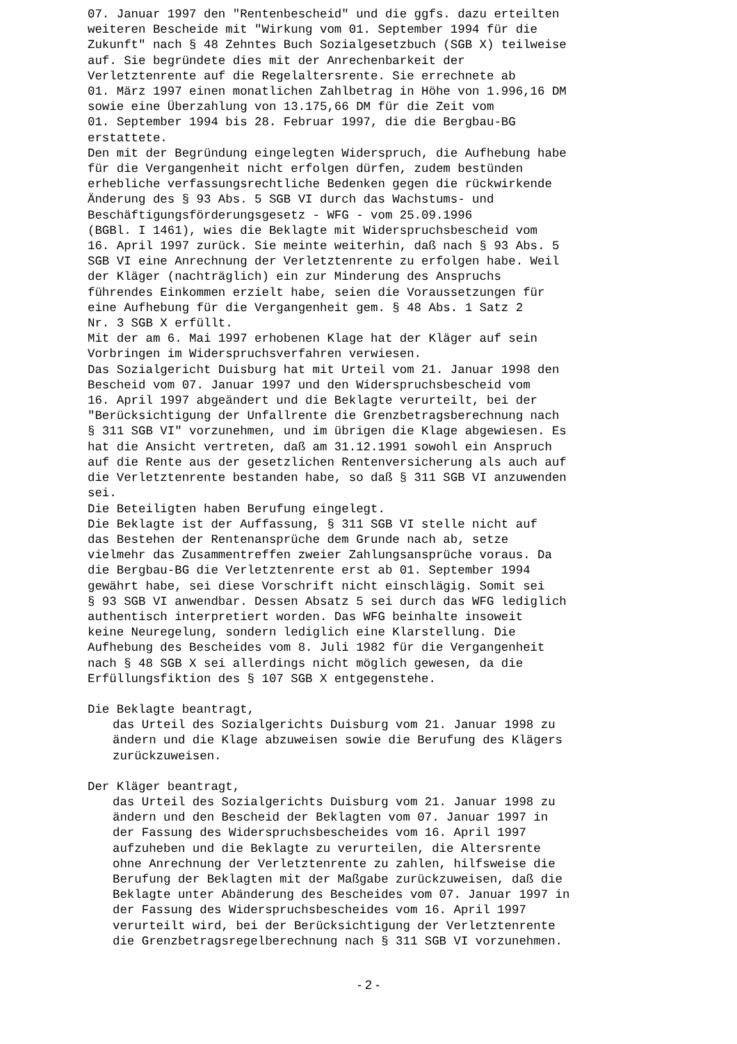07. Januar 1997 den "Rentenbescheid" und die ggfs. dazu erteilten weiteren Bescheide mit "Wirkung vom 01. September 1994 für die Zukunft" nach § 48 Zehntes Buch Sozialgesetzbuch (SGB X) teilweise auf. Sie begründete dies mit der Anrechenbarkeit der Verletztenrente auf die Regelaltersrente. Sie errechnete ab 01. März 1997 einen monatlichen Zahlbetrag in Höhe von 1.996,16 DM sowie eine Überzahlung von 13.175,66 DM für die Zeit vom 01. September 1994 bis 28. Februar 1997, die die Bergbau-BG erstattete. Den mit der Begründung eingelegten Widerspruch, die Aufhebung habe für die Vergangenheit nicht erfolgen dürfen, zudem bestünden erhebliche verfassungsrechtliche Bedenken gegen die rückwirkende Änderung des § 93 Abs. 5 SGB VI durch das Wachstums- und Beschäftigungsförderungsgesetz - WFG - vom 25.09.1996 (BGBl. I 1461), wies die Beklagte mit Widerspruchsbescheid vom 16. April 1997 zurück. Sie meinte weiterhin, daß nach § 93 Abs. 5 SGB VI eine Anrechnung der Verletztenrente zu erfolgen habe. Weil der Kläger (nachträglich) ein zur Minderung des Anspruchs führendes Einkommen erzielt habe, seien die Voraussetzungen für eine Aufhebung für die Vergangenheit gem. § 48 Abs. 1 Satz 2 Nr. 3 SGB X erfüllt. Mit der am 6. Mai 1997 erhobenen Klage hat der Kläger auf sein Vorbringen im Widerspruchsverfahren verwiesen. Das Sozialgericht Duisburg hat mit Urteil vom 21. Januar 1998 den Bescheid vom 07. Januar 1997 und den Widerspruchsbescheid vom 16. April 1997 abgeändert und die Beklagte verurteilt, bei der "Berücksichtigung der Unfallrente die Grenzbetragsberechnung nach § 311 SGB VI" vorzunehmen, und im übrigen die Klage abgewiesen. Es hat die Ansicht vertreten, daß am 31.12.1991 sowohl ein Anspruch auf die Rente aus der gesetzlichen Rentenversicherung als auch auf die Verletztenrente bestanden habe, so daß § 311 SGB VI anzuwenden sei. Die Beteiligten haben Berufung eingelegt. Die Beklagte ist der Auffassung, § 311 SGB VI stelle nicht auf das Bestehen der Rentenansprüche dem Grunde nach ab, setze vielmehr das Zusammentreffen zweier Zahlungsansprüche voraus. Da die Bergbau-BG die Verletztenrente erst ab 01. September 1994 gewährt habe, sei diese Vorschrift nicht einschlägig. Somit sei § 93 SGB VI anwendbar. Dessen Absatz 5 sei durch das WFG lediglich authentisch interpretiert worden. Das WFG beinhalte insoweit keine Neuregelung, sondern lediglich eine Klarstellung. Die Aufhebung des Bescheides vom 8. Juli 1982 für die Vergangenheit nach § 48 SGB X sei allerdings nicht möglich gewesen, da die Erfüllungsfiktion des § 107 SGB X entgegenstehe.
Die Beklagte beantragt,
das Urteil des Sozialgerichts Duisburg vom 21. Januar 1998 zu ändern und die Klage abzuweisen sowie die Berufung des Klägers zurückzuweisen.
Der Kläger beantragt,
das Urteil des Sozialgerichts Duisburg vom 21. Januar 1998 zu ändern und den Bescheid der Beklagten vom 07. Januar 1997 in der Fassung des Widerspruchsbescheides vom 16. April 1997 aufzuheben und die Beklagte zu verurteilen, die Altersrente ohne Anrechnung der Verletztenrente zu zahlen, hilfsweise die Berufung der Beklagten mit der Maßgabe zurückzuweisen, daß die Beklagte unter Abänderung des Bescheides vom 07. Januar 1997 in der Fassung des Widerspruchsbescheides vom 16. April 1997 verurteilt wird, bei der Berücksichtigung der Verletztenrente die Grenzbetragsregelberechnung nach § 311 SGB VI vorzunehmen.
- 2 -